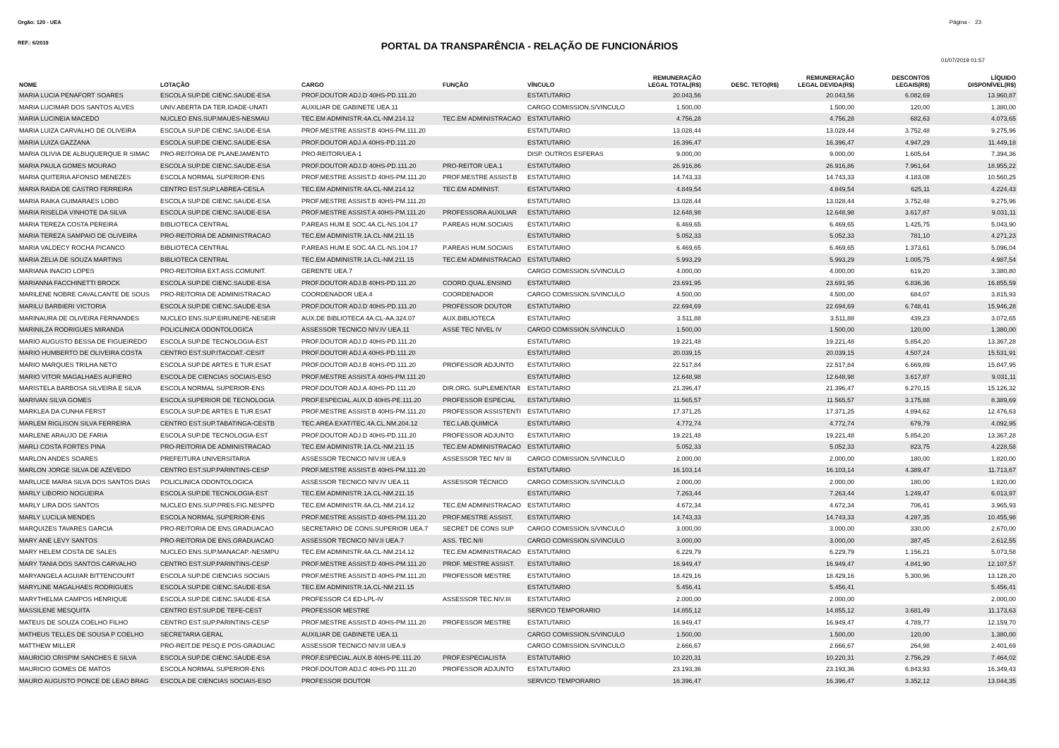Orgão: 120 - UEA
Página - 23
REF.: 6/2019
PORTAL DA TRANSPARÊNCIA - RELAÇÃO DE FUNCIONÁRIOS
01/07/2019 01:57
| NOME | LOTAÇÃO | CARGO | FUNÇÃO | VÍNCULO | REMUNERAÇÃO LEGAL TOTAL(R$) | DESC. TETO(R$) | REMUNERAÇÃO LEGAL DEVIDA(R$) | DESCONTOS LEGAIS(R$) | LÍQUIDO DISPONÍVEL(R$) |
| --- | --- | --- | --- | --- | --- | --- | --- | --- | --- |
| MARIA LUCIA PENAFORT SOARES | ESCOLA SUP.DE CIENC.SAUDE-ESA | PROF.DOUTOR ADJ.D 40HS-PD.111.20 | | ESTATUTARIO | 20.043,56 | | 20.043,56 | 6.082,69 | 13.960,87 |
| MARIA LUCIMAR DOS SANTOS ALVES | UNIV.ABERTA DA TER.IDADE-UNATI | AUXILIAR DE GABINETE UEA.11 | | CARGO COMISSION.S/VINCULO | 1.500,00 | | 1.500,00 | 120,00 | 1.380,00 |
| MARIA LUCINEIA MACEDO | NUCLEO ENS.SUP.MAUES-NESMAU | TEC.EM ADMINISTR.4A.CL-NM.214.12 | TEC.EM ADMINISTRACAO | ESTATUTARIO | 4.756,28 | | 4.756,28 | 682,63 | 4.073,65 |
| MARIA LUIZA CARVALHO DE OLIVEIRA | ESCOLA SUP.DE CIENC.SAUDE-ESA | PROF.MESTRE ASSIST.B 40HS-PM.111.20 | | ESTATUTARIO | 13.028,44 | | 13.028,44 | 3.752,48 | 9.275,96 |
| MARIA LUIZA GAZZANA | ESCOLA SUP.DE CIENC.SAUDE-ESA | PROF.DOUTOR ADJ.A 40HS-PD.111.20 | | ESTATUTARIO | 16.396,47 | | 16.396,47 | 4.947,29 | 11.449,18 |
| MARIA OLIVIA DE ALBUQUERQUE R SIMAC | PRO-REITORIA DE PLANEJAMENTO | PRO-REITOR/UEA-1 | | DISP. OUTROS ESFERAS | 9.000,00 | | 9.000,00 | 1.605,64 | 7.394,36 |
| MARIA PAULA GOMES MOURAO | ESCOLA SUP.DE CIENC.SAUDE-ESA | PROF.DOUTOR ADJ.D 40HS-PD.111.20 | PRO-REITOR UEA.1 | ESTATUTARIO | 26.916,86 | | 26.916,86 | 7.961,64 | 18.955,22 |
| MARIA QUITERIA AFONSO MENEZES | ESCOLA NORMAL SUPERIOR-ENS | PROF.MESTRE ASSIST.D 40HS-PM.111.20 | PROF.MESTRE ASSIST.B | ESTATUTARIO | 14.743,33 | | 14.743,33 | 4.183,08 | 10.560,25 |
| MARIA RAIDA DE CASTRO FERREIRA | CENTRO EST.SUP.LABREA-CESLA | TEC.EM ADMINISTR.4A.CL-NM.214.12 | TEC.EM ADMINIST. | ESTATUTARIO | 4.849,54 | | 4.849,54 | 625,11 | 4.224,43 |
| MARIA RAIKA GUIMARAES LOBO | ESCOLA SUP.DE CIENC.SAUDE-ESA | PROF.MESTRE ASSIST.B 40HS-PM.111.20 | | ESTATUTARIO | 13.028,44 | | 13.028,44 | 3.752,48 | 9.275,96 |
| MARIA RISELDA VINHOTE DA SILVA | ESCOLA SUP.DE CIENC.SAUDE-ESA | PROF.MESTRE ASSIST.A 40HS-PM.111.20 | PROFESSORA AUXILIAR | ESTATUTARIO | 12.648,98 | | 12.648,98 | 3.617,87 | 9.031,11 |
| MARIA TEREZA COSTA PEREIRA | BIBLIOTECA CENTRAL | P.AREAS HUM.E SOC.4A.CL-NS.104.17 | P.AREAS HUM.SOCIAIS | ESTATUTARIO | 6.469,65 | | 6.469,65 | 1.425,75 | 5.043,90 |
| MARIA TEREZA SAMPAIO DE OLIVEIRA | PRO-REITORIA DE ADMINISTRACAO | TEC.EM ADMINISTR.1A.CL-NM.211.15 | | ESTATUTARIO | 5.052,33 | | 5.052,33 | 781,10 | 4.271,23 |
| MARIA VALDECY ROCHA PICANCO | BIBLIOTECA CENTRAL | P.AREAS HUM.E SOC.4A.CL-NS.104.17 | P.AREAS HUM.SOCIAIS | ESTATUTARIO | 6.469,65 | | 6.469,65 | 1.373,61 | 5.096,04 |
| MARIA ZELIA DE SOUZA MARTINS | BIBLIOTECA CENTRAL | TEC.EM ADMINISTR.1A.CL-NM.211.15 | TEC.EM ADMINISTRACAO | ESTATUTARIO | 5.993,29 | | 5.993,29 | 1.005,75 | 4.987,54 |
| MARIANA INACIO LOPES | PRO-REITORIA EXT.ASS.COMUNIT. | GERENTE UEA.7 | | CARGO COMISSION.S/VINCULO | 4.000,00 | | 4.000,00 | 619,20 | 3.380,80 |
| MARIANNA FACCHINETTI BROCK | ESCOLA SUP.DE CIENC.SAUDE-ESA | PROF.DOUTOR ADJ.B 40HS-PD.111.20 | COORD.QUAL.ENSINO | ESTATUTARIO | 23.691,95 | | 23.691,95 | 6.836,36 | 16.855,59 |
| MARILENE NOBRE CAVALCANTE DE SOUS | PRO-REITORIA DE ADMINISTRACAO | COORDENADOR UEA.4 | COORDENADOR | CARGO COMISSION.S/VINCULO | 4.500,00 | | 4.500,00 | 684,07 | 3.815,93 |
| MARILU BARBIERI VICTORIA | ESCOLA SUP.DE CIENC.SAUDE-ESA | PROF.DOUTOR ADJ.D 40HS-PD.111.20 | PROFESSOR DOUTOR | ESTATUTARIO | 22.694,69 | | 22.694,69 | 6.748,41 | 15.946,28 |
| MARINAURA DE OLIVEIRA FERNANDES | NUCLEO ENS.SUP.EIRUNEPE-NESEIR | AUX.DE BIBLIOTECA 4A.CL-AA.324.07 | AUX.BIBLIOTECA | ESTATUTARIO | 3.511,88 | | 3.511,88 | 439,23 | 3.072,65 |
| MARINILZA RODRIGUES MIRANDA | POLICLINICA ODONTOLOGICA | ASSESSOR TECNICO NIV.IV UEA.11 | ASSE TEC NIVEL IV | CARGO COMISSION.S/VINCULO | 1.500,00 | | 1.500,00 | 120,00 | 1.380,00 |
| MARIO AUGUSTO BESSA DE FIGUEIREDO | ESCOLA SUP.DE TECNOLOGIA-EST | PROF.DOUTOR ADJ.D 40HS-PD.111.20 | | ESTATUTARIO | 19.221,48 | | 19.221,48 | 5.854,20 | 13.367,28 |
| MARIO HUMBERTO DE OLIVEIRA COSTA | CENTRO EST.SUP.ITACOAT.-CESIT | PROF.DOUTOR ADJ.A 40HS-PD.111.20 | | ESTATUTARIO | 20.039,15 | | 20.039,15 | 4.507,24 | 15.531,91 |
| MARIO MARQUES TRILHA NETO | ESCOLA SUP.DE ARTES E TUR.ESAT | PROF.DOUTOR ADJ.B 40HS-PD.111.20 | PROFESSOR ADJUNTO | ESTATUTARIO | 22.517,84 | | 22.517,84 | 6.669,89 | 15.847,95 |
| MARIO VITOR MAGALHAES AUFIERO | ESCOLA DE CIENCIAS SOCIAIS-ESO | PROF.MESTRE ASSIST.A 40HS-PM.111.20 | | ESTATUTARIO | 12.648,98 | | 12.648,98 | 3.617,87 | 9.031,11 |
| MARISTELA BARBOSA SILVEIRA E SILVA | ESCOLA NORMAL SUPERIOR-ENS | PROF.DOUTOR ADJ.A 40HS-PD.111.20 | DIR.ORG. SUPLEMENTAR | ESTATUTARIO | 21.396,47 | | 21.396,47 | 6.270,15 | 15.126,32 |
| MARIVAN SILVA GOMES | ESCOLA SUPERIOR DE TECNOLOGIA | PROF.ESPECIAL.AUX.D 40HS-PE.111.20 | PROFESSOR ESPECIAL | ESTATUTARIO | 11.565,57 | | 11.565,57 | 3.175,88 | 8.389,69 |
| MARKLEA DA CUNHA FERST | ESCOLA SUP.DE ARTES E TUR.ESAT | PROF.MESTRE ASSIST.B 40HS-PM.111.20 | PROFESSOR ASSISTENTI | ESTATUTARIO | 17.371,25 | | 17.371,25 | 4.894,62 | 12.476,63 |
| MARLEM RIGLISON SILVA FERREIRA | CENTRO EST.SUP.TABATINGA-CESTB | TEC.AREA EXAT/TEC.4A.CL.NM.204.12 | TEC.LAB.QUIMICA | ESTATUTARIO | 4.772,74 | | 4.772,74 | 679,79 | 4.092,95 |
| MARLENE ARAUJO DE FARIA | ESCOLA SUP.DE TECNOLOGIA-EST | PROF.DOUTOR ADJ.D 40HS-PD.111.20 | PROFESSOR ADJUNTO | ESTATUTARIO | 19.221,48 | | 19.221,48 | 5.854,20 | 13.367,28 |
| MARLI COSTA FORTES PINA | PRO-REITORIA DE ADMINISTRACAO | TEC.EM ADMINISTR.1A.CL-NM.211.15 | TEC.EM ADMINISTRACAO | ESTATUTARIO | 5.052,33 | | 5.052,33 | 823,75 | 4.228,58 |
| MARLON ANDES SOARES | PREFEITURA UNIVERSITARIA | ASSESSOR TECNICO NIV.III UEA.9 | ASSESSOR TEC NIV III | CARGO COMISSION.S/VINCULO | 2.000,00 | | 2.000,00 | 180,00 | 1.820,00 |
| MARLON JORGE SILVA DE AZEVEDO | CENTRO EST.SUP.PARINTINS-CESP | PROF.MESTRE ASSIST.B 40HS-PM.111.20 | | ESTATUTARIO | 16.103,14 | | 16.103,14 | 4.389,47 | 11.713,67 |
| MARLUCE MARIA SILVA DOS SANTOS DIAS | POLICLINICA ODONTOLOGICA | ASSESSOR TECNICO NIV.IV UEA.11 | ASSESSOR TÉCNICO | CARGO COMISSION.S/VINCULO | 2.000,00 | | 2.000,00 | 180,00 | 1.820,00 |
| MARLY LIBORIO NOGUEIRA | ESCOLA SUP.DE TECNOLOGIA-EST | TEC.EM ADMINISTR.1A.CL-NM.211.15 | | ESTATUTARIO | 7.263,44 | | 7.263,44 | 1.249,47 | 6.013,97 |
| MARLY LIRA DOS SANTOS | NUCLEO ENS.SUP.PRES.FIG.NESPFD | TEC.EM ADMINISTR.4A.CL-NM.214.12 | TEC.EM ADMINISTRACAO | ESTATUTARIO | 4.672,34 | | 4.672,34 | 706,41 | 3.965,93 |
| MARLY LUCILIA MENDES | ESCOLA NORMAL SUPERIOR-ENS | PROF.MESTRE ASSIST.D 40HS-PM.111.20 | PROF.MESTRE ASSIST. | ESTATUTARIO | 14.743,33 | | 14.743,33 | 4.287,35 | 10.455,98 |
| MARQUIZES TAVARES GARCIA | PRO-REITORIA DE ENS.GRADUACAO | SECRETARIO DE CONS.SUPERIOR UEA.7 | SECRET DE CONS SUP | CARGO COMISSION.S/VINCULO | 3.000,00 | | 3.000,00 | 330,00 | 2.670,00 |
| MARY ANE LEVY SANTOS | PRO-REITORIA DE ENS.GRADUACAO | ASSESSOR TECNICO NIV.II UEA.7 | ASS. TEC.N/II | CARGO COMISSION.S/VINCULO | 3.000,00 | | 3.000,00 | 387,45 | 2.612,55 |
| MARY HELEM COSTA DE SALES | NUCLEO ENS.SUP.MANACAP.-NESMPU | TEC.EM ADMINISTR.4A.CL-NM.214.12 | TEC.EM ADMINISTRACAO | ESTATUTARIO | 6.229,79 | | 6.229,79 | 1.156,21 | 5.073,58 |
| MARY TANIA DOS SANTOS CARVALHO | CENTRO EST.SUP.PARINTINS-CESP | PROF.MESTRE ASSIST.D 40HS-PM.111.20 | PROF. MESTRE ASSIST. | ESTATUTARIO | 16.949,47 | | 16.949,47 | 4.841,90 | 12.107,57 |
| MARYANGELA AGUIAR BITTENCOURT | ESCOLA SUP.DE CIENCIAS SOCIAIS | PROF.MESTRE ASSIST.D 40HS-PM.111.20 | PROFESSOR MESTRE | ESTATUTARIO | 18.429,16 | | 18.429,16 | 5.300,96 | 13.128,20 |
| MARYLINE MAGALHAES RODRIGUES | ESCOLA SUP.DE CIENC.SAUDE-ESA | TEC.EM ADMINISTR.1A.CL-NM.211.15 | | ESTATUTARIO | 5.456,41 | | 5.456,41 | | 5.456,41 |
| MARYTHELMA CAMPOS HENRIQUE | ESCOLA SUP.DE CIENC.SAUDE-ESA | PROFESSOR C4 ED-LPL-IV | ASSESSOR TEC.NIV.III | ESTATUTARIO | 2.000,00 | | 2.000,00 | | 2.000,00 |
| MASSILENE MESQUITA | CENTRO EST.SUP.DE TEFE-CEST | PROFESSOR MESTRE | | SERVICO TEMPORARIO | 14.855,12 | | 14.855,12 | 3.681,49 | 11.173,63 |
| MATEUS DE SOUZA COELHO FILHO | CENTRO EST.SUP.PARINTINS-CESP | PROF.MESTRE ASSIST.D 40HS-PM.111.20 | PROFESSOR MESTRE | ESTATUTARIO | 16.949,47 | | 16.949,47 | 4.789,77 | 12.159,70 |
| MATHEUS TELLES DE SOUSA P COELHO | SECRETARIA GERAL | AUXILIAR DE GABINETE UEA.11 | | CARGO COMISSION.S/VINCULO | 1.500,00 | | 1.500,00 | 120,00 | 1.380,00 |
| MATTHEW MILLER | PRO-REIT.DE PESQ.E POS-GRADUAC | ASSESSOR TECNICO NIV.III UEA.9 | | CARGO COMISSION.S/VINCULO | 2.666,67 | | 2.666,67 | 264,98 | 2.401,69 |
| MAURICIO CRISPIM SANCHES E SILVA | ESCOLA SUP.DE CIENC.SAUDE-ESA | PROF.ESPECIAL.AUX.B 40HS-PE.111.20 | PROF.ESPECIALISTA | ESTATUTARIO | 10.220,31 | | 10.220,31 | 2.756,29 | 7.464,02 |
| MAURICIO GOMES DE MATOS | ESCOLA NORMAL SUPERIOR-ENS | PROF.DOUTOR ADJ.C 40HS-PD.111.20 | PROFESSOR ADJUNTO | ESTATUTARIO | 23.193,36 | | 23.193,36 | 6.843,93 | 16.349,43 |
| MAURO AUGUSTO PONCE DE LEAO BRAG | ESCOLA DE CIENCIAS SOCIAIS-ESO | PROFESSOR DOUTOR | | SERVICO TEMPORARIO | 16.396,47 | | 16.396,47 | 3.352,12 | 13.044,35 |